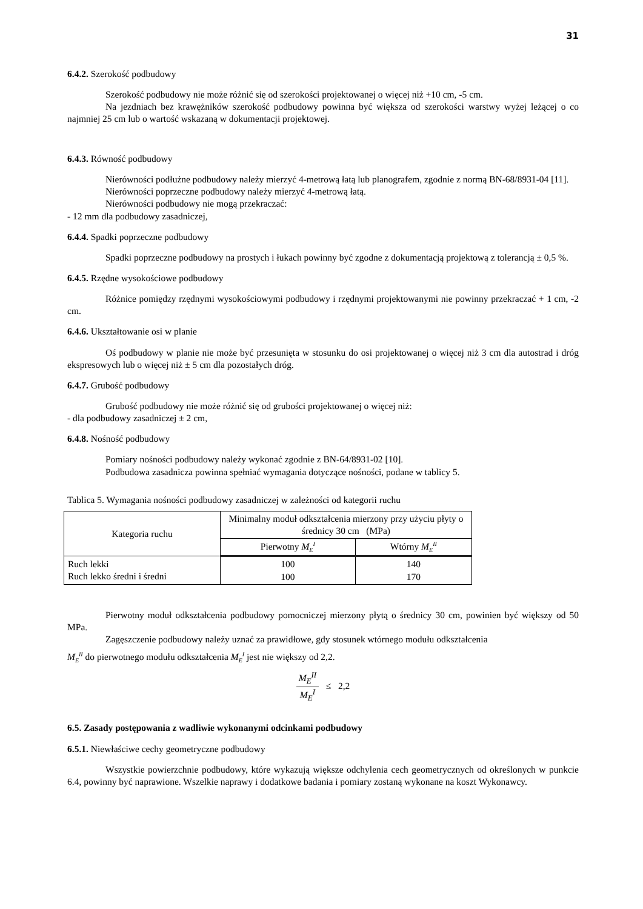31
6.4.2. Szerokość podbudowy
Szerokość podbudowy nie może różnić się od szerokości projektowanej o więcej niż +10 cm, -5 cm.
Na jezdniach bez krawężników szerokość podbudowy powinna być większa od szerokości warstwy wyżej leżącej o co najmniej 25 cm lub o wartość wskazaną w dokumentacji projektowej.
6.4.3. Równość podbudowy
Nierówności podłużne podbudowy należy mierzyć 4-metrową łatą lub planografem, zgodnie z normą BN-68/8931-04 [11].
Nierówności poprzeczne podbudowy należy mierzyć 4-metrową łatą.
Nierówności podbudowy nie mogą przekraczać:
- 12 mm dla podbudowy zasadniczej,
6.4.4. Spadki poprzeczne podbudowy
Spadki poprzeczne podbudowy na prostych i łukach powinny być zgodne z dokumentacją projektową z tolerancją ± 0,5 %.
6.4.5. Rzędne wysokościowe podbudowy
Różnice pomiędzy rzędnymi wysokościowymi podbudowy i rzędnymi projektowanymi nie powinny przekraczać + 1 cm, -2 cm.
6.4.6. Ukształtowanie osi w planie
Oś podbudowy w planie nie może być przesunięta w stosunku do osi projektowanej o więcej niż 3 cm dla autostrad i dróg ekspresowych lub o więcej niż ± 5 cm dla pozostałych dróg.
6.4.7. Grubość podbudowy
Grubość podbudowy nie może różnić się od grubości projektowanej o więcej niż:
- dla podbudowy zasadniczej ± 2 cm,
6.4.8. Nośność podbudowy
Pomiary nośności podbudowy należy wykonać zgodnie z BN-64/8931-02 [10].
Podbudowa zasadnicza powinna spełniać wymagania dotyczące nośności, podane w tablicy 5.
Tablica 5. Wymagania nośności podbudowy zasadniczej w zależności od kategorii ruchu
| Kategoria ruchu | Minimalny moduł odkształcenia mierzony przy użyciu płyty o średnicy 30 cm (MPa) | |
| | Pierwotny M<sub>E</sub><sup>I</sup> | Wtórny M<sub>E</sub><sup>II</sup> |
| Ruch lekki Ruch lekko średni i średni | 100 100 | 140 170 |
Pierwotny moduł odkształcenia podbudowy pomocniczej mierzony płytą o średnicy 30 cm, powinien być większy od 50 MPa.
Zagęszczenie podbudowy należy uznać za prawidłowe, gdy stosunek wtórnego modułu odkształcenia
M<sub>E</sub><sup>II</sup> do pierwotnego modułu odkształcenia M<sub>E</sub><sup>I</sup> jest nie większy od 2,2.
M<sub>E</sub><sup>II</sup> M<sub>E</sub><sup>I</sup> ≤ 2,2
6.5. Zasady postępowania z wadliwie wykonanymi odcinkami podbudowy
6.5.1. Niewłaściwe cechy geometryczne podbudowy
Wszystkie powierzchnie podbudowy, które wykazują większe odchylenia cech geometrycznych od określonych w punkcie 6.4, powinny być naprawione. Wszelkie naprawy i dodatkowe badania i pomiary zostaną wykonane na koszt Wykonawcy.